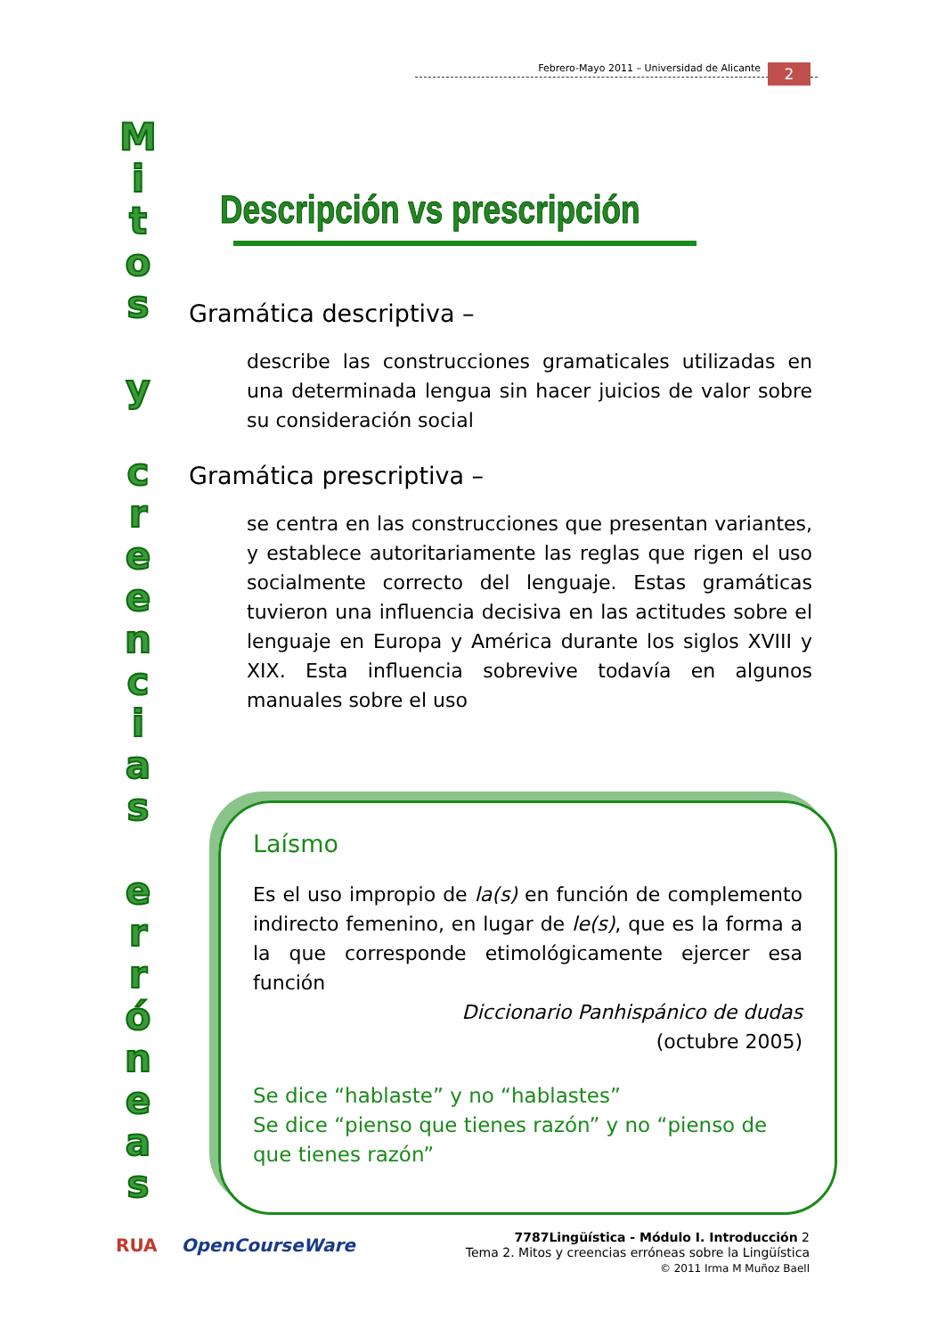Febrero-Mayo 2011 – Universidad de Alicante 2
M
i
t
o
s
y
c
r
e
e
n
c
i
a
s
e
r
r
ó
n
e
a
s
Descripción vs prescripción
Gramática descriptiva –
describe las construcciones gramaticales utilizadas en una determinada lengua sin hacer juicios de valor sobre su consideración social
Gramática prescriptiva –
se centra en las construcciones que presentan variantes, y establece autoritariamente las reglas que rigen el uso socialmente correcto del lenguaje. Estas gramáticas tuvieron una influencia decisiva en las actitudes sobre el lenguaje en Europa y América durante los siglos XVIII y XIX. Esta influencia sobrevive todavía en algunos manuales sobre el uso
Laísmo
Es el uso impropio de la(s) en función de complemento indirecto femenino, en lugar de le(s), que es la forma a la que corresponde etimológicamente ejercer esa función
Diccionario Panhispánico de dudas
(octubre 2005)
Se dice “hablaste” y no “hablastes”
Se dice “pienso que tienes razón” y no “pienso de que tienes razón”
RUA OpenCourseWare
7787Lingüística - Módulo I. Introducción 2
Tema 2. Mitos y creencias erróneas sobre la Lingüística
© 2011 Irma M Muñoz Baell